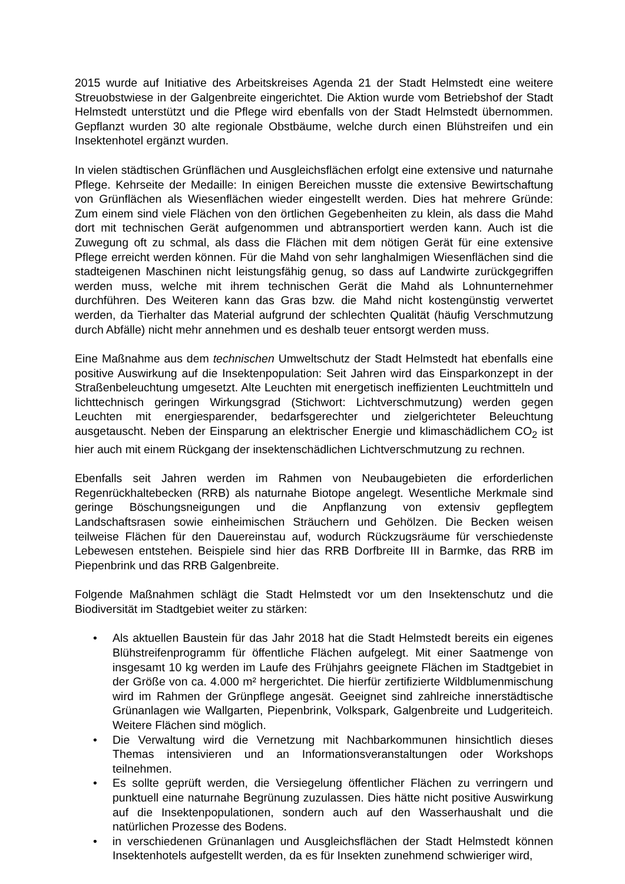2015 wurde auf Initiative des Arbeitskreises Agenda 21 der Stadt Helmstedt eine weitere Streuobstwiese in der Galgenbreite eingerichtet. Die Aktion wurde vom Betriebshof der Stadt Helmstedt unterstützt und die Pflege wird ebenfalls von der Stadt Helmstedt übernommen. Gepflanzt wurden 30 alte regionale Obstbäume, welche durch einen Blühstreifen und ein Insektenhotel ergänzt wurden.
In vielen städtischen Grünflächen und Ausgleichsflächen erfolgt eine extensive und naturnahe Pflege. Kehrseite der Medaille: In einigen Bereichen musste die extensive Bewirtschaftung von Grünflächen als Wiesenflächen wieder eingestellt werden. Dies hat mehrere Gründe: Zum einem sind viele Flächen von den örtlichen Gegebenheiten zu klein, als dass die Mahd dort mit technischen Gerät aufgenommen und abtransportiert werden kann. Auch ist die Zuwegung oft zu schmal, als dass die Flächen mit dem nötigen Gerät für eine extensive Pflege erreicht werden können. Für die Mahd von sehr langhalmigen Wiesenflächen sind die stadteigenen Maschinen nicht leistungsfähig genug, so dass auf Landwirte zurückgegriffen werden muss, welche mit ihrem technischen Gerät die Mahd als Lohnunternehmer durchführen. Des Weiteren kann das Gras bzw. die Mahd nicht kostengünstig verwertet werden, da Tierhalter das Material aufgrund der schlechten Qualität (häufig Verschmutzung durch Abfälle) nicht mehr annehmen und es deshalb teuer entsorgt werden muss.
Eine Maßnahme aus dem technischen Umweltschutz der Stadt Helmstedt hat ebenfalls eine positive Auswirkung auf die Insektenpopulation: Seit Jahren wird das Einsparkonzept in der Straßenbeleuchtung umgesetzt. Alte Leuchten mit energetisch ineffizienten Leuchtmitteln und lichttechnisch geringen Wirkungsgrad (Stichwort: Lichtverschmutzung) werden gegen Leuchten mit energiesparender, bedarfsgerechter und zielgerichteter Beleuchtung ausgetauscht. Neben der Einsparung an elektrischer Energie und klimaschädlichem CO<sub>2</sub> ist hier auch mit einem Rückgang der insektenschädlichen Lichtverschmutzung zu rechnen.
Ebenfalls seit Jahren werden im Rahmen von Neubaugebieten die erforderlichen Regenrückhaltebecken (RRB) als naturnahe Biotope angelegt. Wesentliche Merkmale sind geringe Böschungsneigungen und die Anpflanzung von extensiv gepflegtem Landschaftsrasen sowie einheimischen Sträuchern und Gehölzen. Die Becken weisen teilweise Flächen für den Dauereinstau auf, wodurch Rückzugsräume für verschiedenste Lebewesen entstehen. Beispiele sind hier das RRB Dorfbreite III in Barmke, das RRB im Piepenbrink und das RRB Galgenbreite.
Folgende Maßnahmen schlägt die Stadt Helmstedt vor um den Insektenschutz und die Biodiversität im Stadtgebiet weiter zu stärken:
• Als aktuellen Baustein für das Jahr 2018 hat die Stadt Helmstedt bereits ein eigenes Blühstreifenprogramm für öffentliche Flächen aufgelegt. Mit einer Saatmenge von insgesamt 10 kg werden im Laufe des Frühjahrs geeignete Flächen im Stadtgebiet in der Größe von ca. 4.000 m² hergerichtet. Die hierfür zertifizierte Wildblumenmischung wird im Rahmen der Grünpflege angesät. Geeignet sind zahlreiche innerstädtische Grünanlagen wie Wallgarten, Piepenbrink, Volkspark, Galgenbreite und Ludgeriteich. Weitere Flächen sind möglich.
• Die Verwaltung wird die Vernetzung mit Nachbarkommunen hinsichtlich dieses Themas intensivieren und an Informationsveranstaltungen oder Workshops teilnehmen.
• Es sollte geprüft werden, die Versiegelung öffentlicher Flächen zu verringern und punktuell eine naturnahe Begrünung zuzulassen. Dies hätte nicht positive Auswirkung auf die Insektenpopulationen, sondern auch auf den Wasserhaushalt und die natürlichen Prozesse des Bodens.
• in verschiedenen Grünanlagen und Ausgleichsflächen der Stadt Helmstedt können Insektenhotels aufgestellt werden, da es für Insekten zunehmend schwieriger wird,